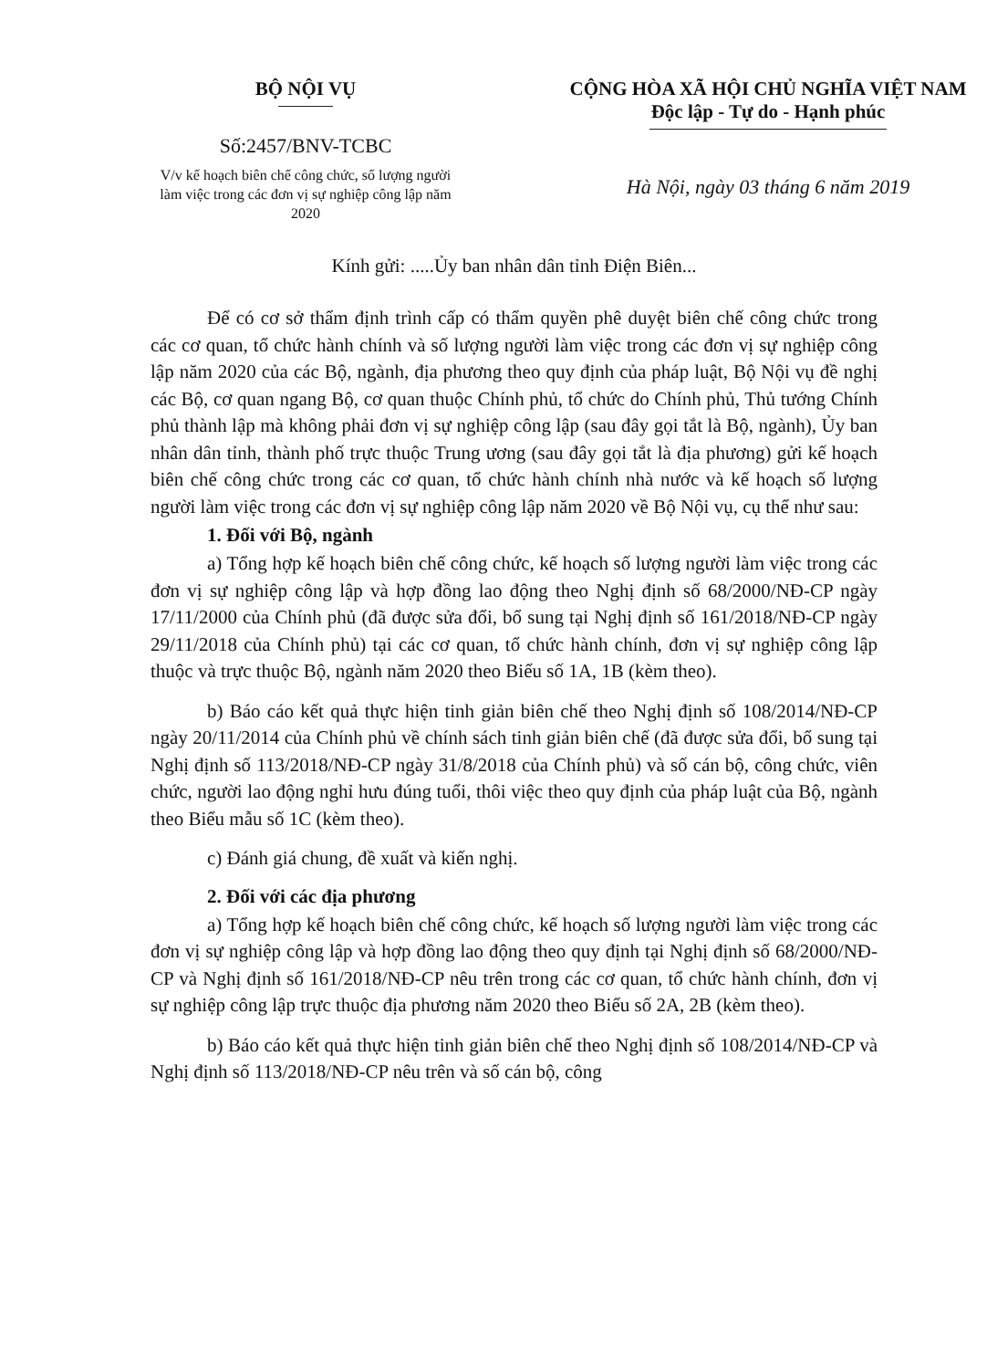BỘ NỘI VỤ
Số:2457/BNV-TCBC
V/v kế hoạch biên chế công chức, số lượng người làm việc trong các đơn vị sự nghiệp công lập năm 2020
CỘNG HÒA XÃ HỘI CHỦ NGHĨA VIỆT NAM
Độc lập - Tự do - Hạnh phúc
Hà Nội, ngày 03 tháng 6 năm 2019
Kính gửi: .....Ủy ban nhân dân tỉnh Điện Biên...
Để có cơ sở thẩm định trình cấp có thẩm quyền phê duyệt biên chế công chức trong các cơ quan, tổ chức hành chính và số lượng người làm việc trong các đơn vị sự nghiệp công lập năm 2020 của các Bộ, ngành, địa phương theo quy định của pháp luật, Bộ Nội vụ đề nghị các Bộ, cơ quan ngang Bộ, cơ quan thuộc Chính phủ, tổ chức do Chính phủ, Thủ tướng Chính phủ thành lập mà không phải đơn vị sự nghiệp công lập (sau đây gọi tắt là Bộ, ngành), Ủy ban nhân dân tỉnh, thành phố trực thuộc Trung ương (sau đây gọi tắt là địa phương) gửi kế hoạch biên chế công chức trong các cơ quan, tổ chức hành chính nhà nước và kế hoạch số lượng người làm việc trong các đơn vị sự nghiệp công lập năm 2020 về Bộ Nội vụ, cụ thể như sau:
1. Đối với Bộ, ngành
a) Tổng hợp kế hoạch biên chế công chức, kế hoạch số lượng người làm việc trong các đơn vị sự nghiệp công lập và hợp đồng lao động theo Nghị định số 68/2000/NĐ-CP ngày 17/11/2000 của Chính phủ (đã được sửa đổi, bổ sung tại Nghị định số 161/2018/NĐ-CP ngày 29/11/2018 của Chính phủ) tại các cơ quan, tổ chức hành chính, đơn vị sự nghiệp công lập thuộc và trực thuộc Bộ, ngành năm 2020 theo Biểu số 1A, 1B (kèm theo).
b) Báo cáo kết quả thực hiện tinh giản biên chế theo Nghị định số 108/2014/NĐ-CP ngày 20/11/2014 của Chính phủ về chính sách tinh giản biên chế (đã được sửa đổi, bổ sung tại Nghị định số 113/2018/NĐ-CP ngày 31/8/2018 của Chính phủ) và số cán bộ, công chức, viên chức, người lao động nghỉ hưu đúng tuổi, thôi việc theo quy định của pháp luật của Bộ, ngành theo Biểu mẫu số 1C (kèm theo).
c) Đánh giá chung, đề xuất và kiến nghị.
2. Đối với các địa phương
a) Tổng hợp kế hoạch biên chế công chức, kế hoạch số lượng người làm việc trong các đơn vị sự nghiệp công lập và hợp đồng lao động theo quy định tại Nghị định số 68/2000/NĐ-CP và Nghị định số 161/2018/NĐ-CP nêu trên trong các cơ quan, tổ chức hành chính, đơn vị sự nghiệp công lập trực thuộc địa phương năm 2020 theo Biểu số 2A, 2B (kèm theo).
b) Báo cáo kết quả thực hiện tinh giản biên chế theo Nghị định số 108/2014/NĐ-CP và Nghị định số 113/2018/NĐ-CP nêu trên và số cán bộ, công